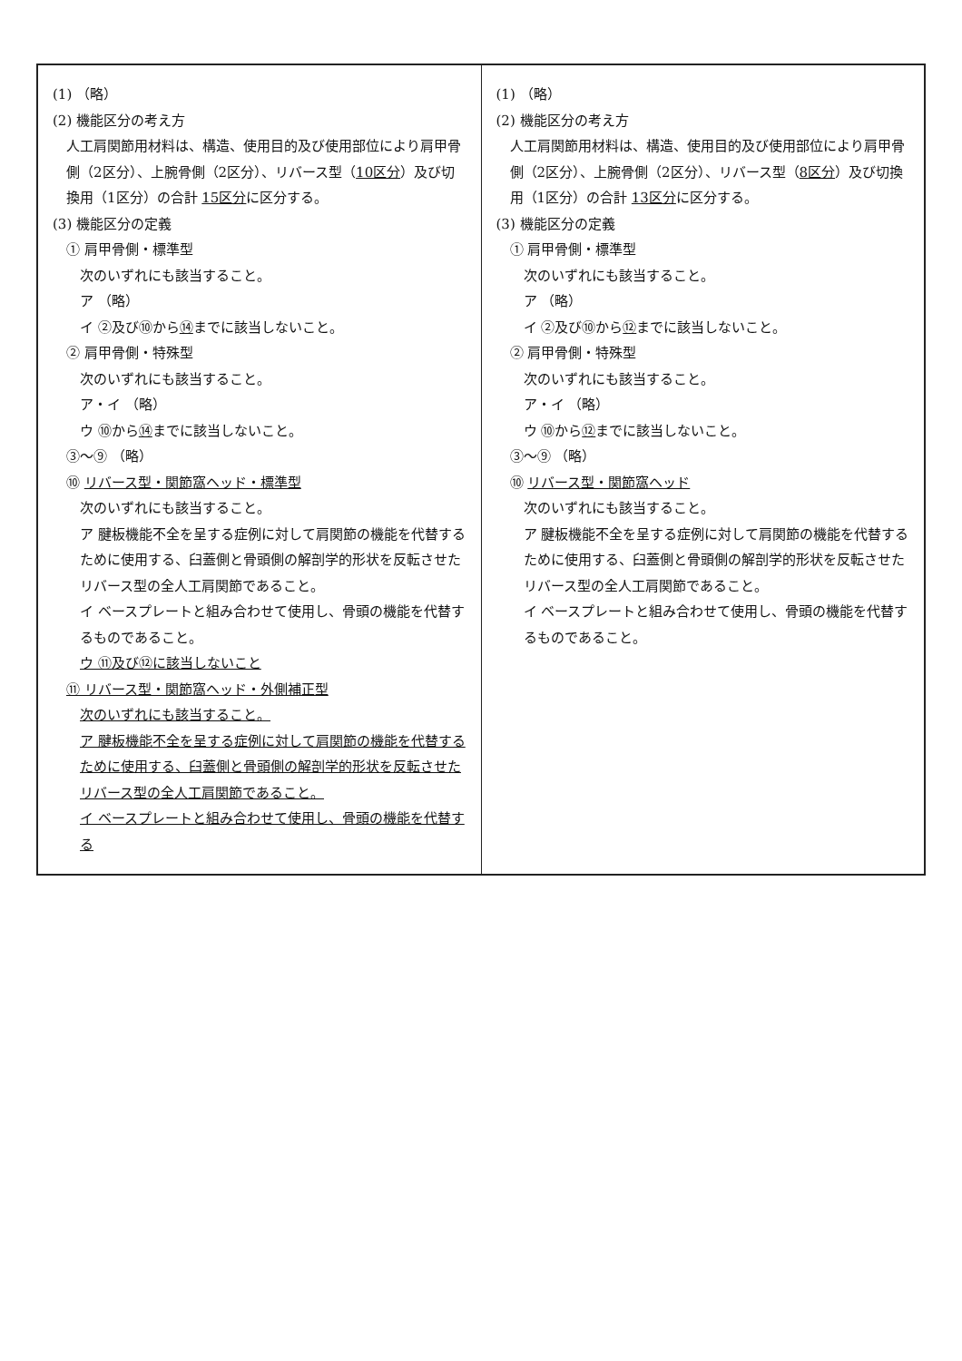| (1) （略） (2) 機能区分の考え方 人工肩関節用材料は、構造、使用目的及び使用部位により肩甲骨側（2区分）、上腕骨側（2区分）、リバース型（ 10区分 ）及び切換用（1区分）の合計 15区分 に区分する。 (3) 機能区分の定義 ① 肩甲骨側・標準型 次のいずれにも該当すること。 ア （略） イ ②及び⑩から ⑭ までに該当しないこと。 ② 肩甲骨側・特殊型 次のいずれにも該当すること。 ア・イ （略） ウ ⑩から ⑭ までに該当しないこと。 ③～⑨ （略） ⑩ リバース型・関節窩ヘッド・標準型 次のいずれにも該当すること。 ア 腱板機能不全を呈する症例に対して肩関節の機能を代替するために使用する、臼蓋側と骨頭側の解剖学的形状を反転させたリバース型の全人工肩関節であること。 イ ベースプレートと組み合わせて使用し、骨頭の機能を代替するものであること。 ウ ⑪及び⑫に該当しないこと ⑪ リバース型・関節窩ヘッド・外側補正型 次のいずれにも該当すること。 ア 腱板機能不全を呈する症例に対して肩関節の機能を代替するために使用する、臼蓋側と骨頭側の解剖学的形状を反転させたリバース型の全人工肩関節であること。 イ ベースプレートと組み合わせて使用し、骨頭の機能を代替する | (1) （略） (2) 機能区分の考え方 人工肩関節用材料は、構造、使用目的及び使用部位により肩甲骨側（2区分）、上腕骨側（2区分）、リバース型（ 8区分 ）及び切換用（1区分）の合計 13区分 に区分する。 (3) 機能区分の定義 ① 肩甲骨側・標準型 次のいずれにも該当すること。 ア （略） イ ②及び⑩から ⑫ までに該当しないこと。 ② 肩甲骨側・特殊型 次のいずれにも該当すること。 ア・イ （略） ウ ⑩から ⑫ までに該当しないこと。 ③～⑨ （略） ⑩ リバース型・関節窩ヘッド 次のいずれにも該当すること。 ア 腱板機能不全を呈する症例に対して肩関節の機能を代替するために使用する、臼蓋側と骨頭側の解剖学的形状を反転させたリバース型の全人工肩関節であること。 イ ベースプレートと組み合わせて使用し、骨頭の機能を代替するものであること。 |